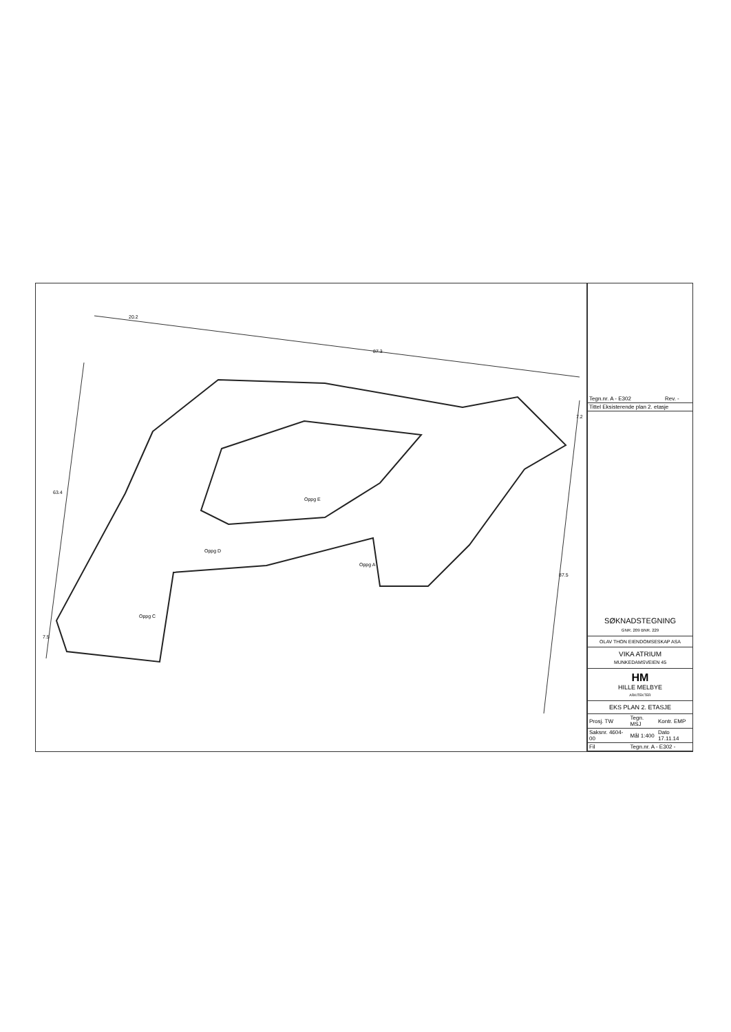20.2
87.3
63.4
7.5
7.2
87.5
Oppg E
Oppg D
Oppg C
Oppg A
| Tegn.nr. A - E302 | Rev. - |
| Tittel Eksisterende plan 2. etasje | |
SØKNADSTEGNING
GNR. 209 BNR. 229
OLAV THON EIENDOMSESKAP ASA
VIKA ATRIUM
MUNKEDAMSVEIEN 45
HM
HILLE MELBYE
ARKITEKTER
EKS PLAN 2. ETASJE
| Prosj. TW | Tegn. MSJ | Kontr. EMP |
| Saksnr. 4604-00 | Mål 1:400 | Dato 17.11.14 |
| Fil | Tegn.nr. A - E302 - | |